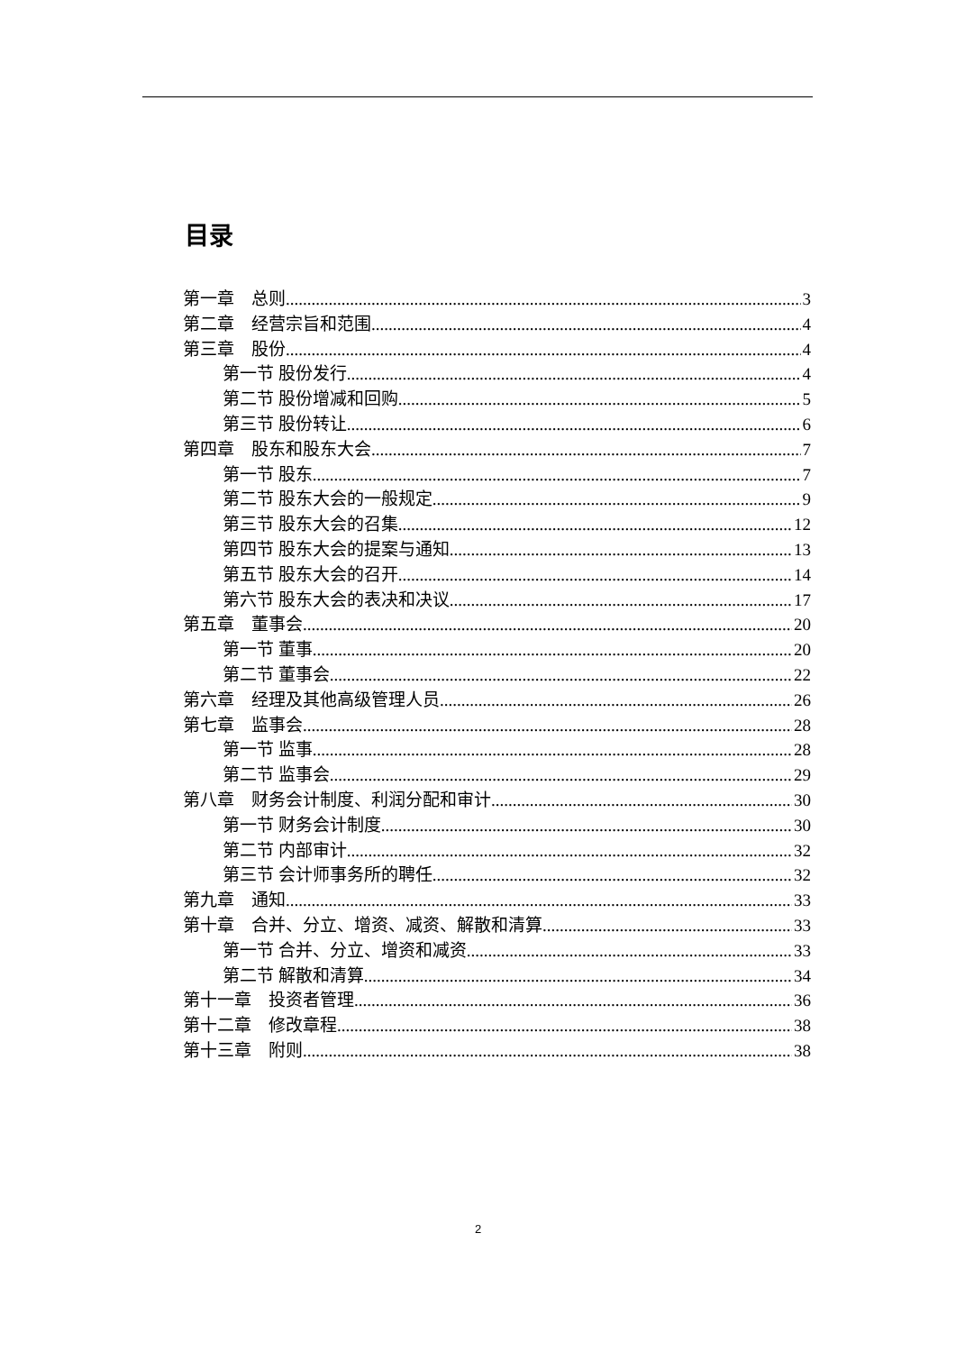目录
第一章　总则 3
第二章　经营宗旨和范围 4
第三章　股份 4
第一节 股份发行 4
第二节 股份增减和回购 5
第三节 股份转让 6
第四章　股东和股东大会 7
第一节 股东 7
第二节 股东大会的一般规定 9
第三节 股东大会的召集 12
第四节 股东大会的提案与通知 13
第五节 股东大会的召开 14
第六节 股东大会的表决和决议 17
第五章　董事会 20
第一节 董事 20
第二节 董事会 22
第六章　经理及其他高级管理人员 26
第七章　监事会 28
第一节 监事 28
第二节 监事会 29
第八章　财务会计制度、利润分配和审计 30
第一节 财务会计制度 30
第二节 内部审计 32
第三节 会计师事务所的聘任 32
第九章　通知 33
第十章　合并、分立、增资、减资、解散和清算 33
第一节 合并、分立、增资和减资 33
第二节 解散和清算 34
第十一章　投资者管理 36
第十二章　修改章程 38
第十三章　附则 38
2